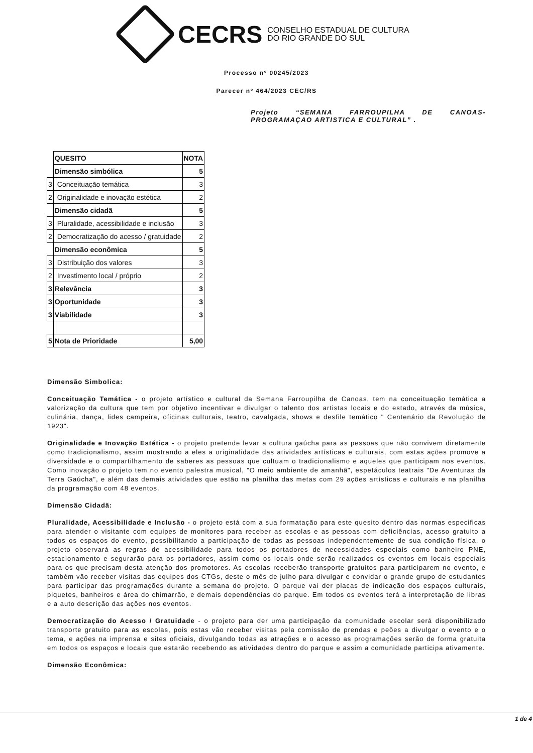CECRS CONSELHO ESTADUAL DE CULTURA
DO RIO GRANDE DO SUL
Processo nº 00245/2023
Parecer nº 464/2023 CEC/RS
Projeto “SEMANA FARROUPILHA DE CANOAS-PROGRAMAÇAO ARTISTICA E CULTURAL” .
| | QUESITO | | NOTA |
| | Dimensão simbólica | | 5 |
| 3 | | Conceituação temática | 3 |
| 2 | | Originalidade e inovação estética | 2 |
| | Dimensão cidadã | | 5 |
| 3 | | Pluralidade, acessibilidade e inclusão | 3 |
| 2 | | Democratização do acesso / gratuidade | 2 |
| | Dimensão econômica | | 5 |
| 3 | | Distribuição dos valores | 3 |
| 2 | | Investimento local / próprio | 2 |
| 3 | Relevância | | 3 |
| 3 | Oportunidade | | 3 |
| 3 | Viabilidade | | 3 |
| 5 | Nota de Prioridade | | 5,00 |
Dimensão Simbolica:
Conceituação Temática - o projeto artístico e cultural da Semana Farroupilha de Canoas, tem na conceituação temática a valorização da cultura que tem por objetivo incentivar e divulgar o talento dos artistas locais e do estado, através da música, culinária, dança, lides campeira, oficinas culturais, teatro, cavalgada, shows e desfile temático " Centenário da Revolução de 1923".
Originalidade e Inovação Estética - o projeto pretende levar a cultura gaúcha para as pessoas que não convivem diretamente como tradicionalismo, assim mostrando a eles a originalidade das atividades artísticas e culturais, com estas ações promove a diversidade e o compartilhamento de saberes as pessoas que cultuam o tradicionalismo e aqueles que participam nos eventos. Como inovação o projeto tem no evento palestra musical, "O meio ambiente de amanhã", espetáculos teatrais "De Aventuras da Terra Gaúcha", e além das demais atividades que estão na planilha das metas com 29 ações artísticas e culturais e na planilha da programação com 48 eventos.
Dimensão Cidadã:
Pluralidade, Acessibilidade e Inclusão - o projeto está com a sua formatação para este quesito dentro das normas especificas para atender o visitante com equipes de monitores para receber as escolas e as pessoas com deficiências, acesso gratuito a todos os espaços do evento, possibilitando a participação de todas as pessoas independentemente de sua condição física, o projeto observará as regras de acessibilidade para todos os portadores de necessidades especiais como banheiro PNE, estacionamento e segurarão para os portadores, assim como os locais onde serão realizados os eventos em locais especiais para os que precisam desta atenção dos promotores. As escolas receberão transporte gratuitos para participarem no evento, e também vão receber visitas das equipes dos CTGs, deste o mês de julho para divulgar e convidar o grande grupo de estudantes para participar das programações durante a semana do projeto. O parque vai der placas de indicação dos espaços culturais, piquetes, banheiros e área do chimarrão, e demais dependências do parque. Em todos os eventos terá a interpretação de libras e a auto descrição das ações nos eventos.
Democratização do Acesso / Gratuidade - o projeto para der uma participação da comunidade escolar será disponibilizado transporte gratuito para as escolas, pois estas vão receber visitas pela comissão de prendas e peões a divulgar o evento e o tema, e ações na imprensa e sites oficiais, divulgando todas as atrações e o acesso as programações serão de forma gratuita em todos os espaços e locais que estarão recebendo as atividades dentro do parque e assim a comunidade participa ativamente.
Dimensão Econômica:
1 de 4